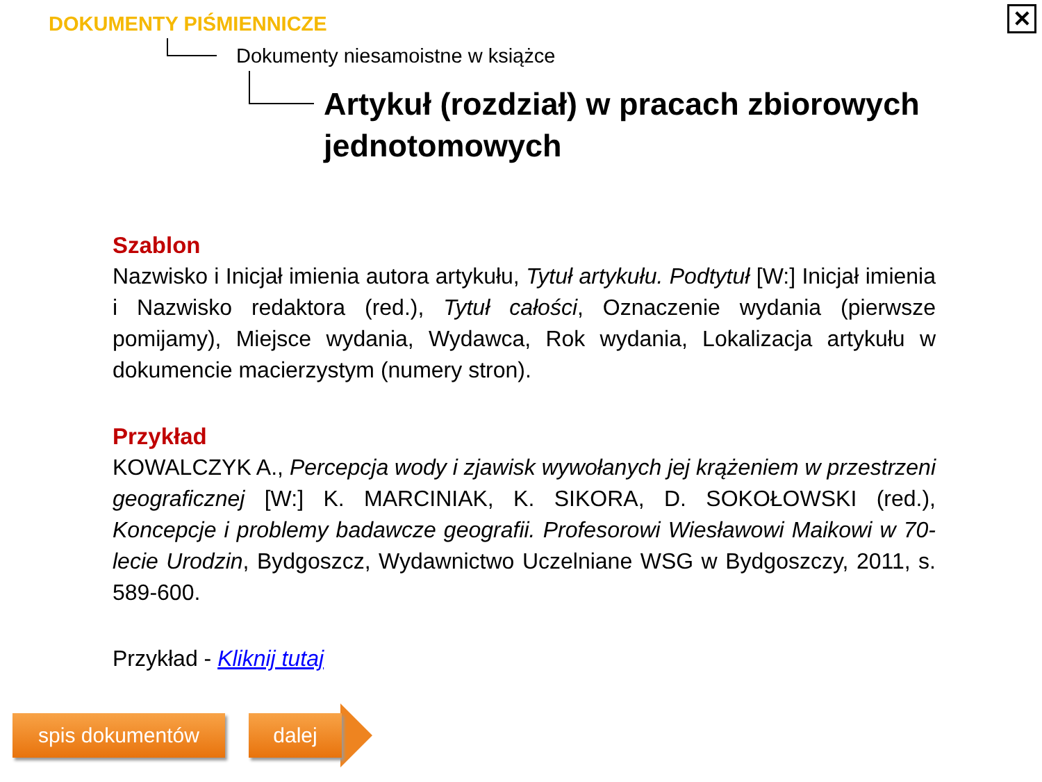DOKUMENTY PIŚMIENNICZE
Dokumenty niesamoistne w książce
Artykuł (rozdział) w pracach zbiorowych jednotomowych
✕
Szablon
Nazwisko i Inicjał imienia autora artykułu, Tytuł artykułu. Podtytuł [W:] Inicjał imienia i Nazwisko redaktora (red.), Tytuł całości, Oznaczenie wydania (pierwsze pomijamy), Miejsce wydania, Wydawca, Rok wydania, Lokalizacja artykułu w dokumencie macierzystym (numery stron).
Przykład
KOWALCZYK A., Percepcja wody i zjawisk wywołanych jej krążeniem w przestrzeni geograficznej [W:] K. MARCINIAK, K. SIKORA, D. SOKOŁOWSKI (red.), Koncepcje i problemy badawcze geografii. Profesorowi Wiesławowi Maikowi w 70-lecie Urodzin, Bydgoszcz, Wydawnictwo Uczelniane WSG w Bydgoszczy, 2011, s. 589-600.
Przykład - Kliknij tutaj
spis dokumentów dalej